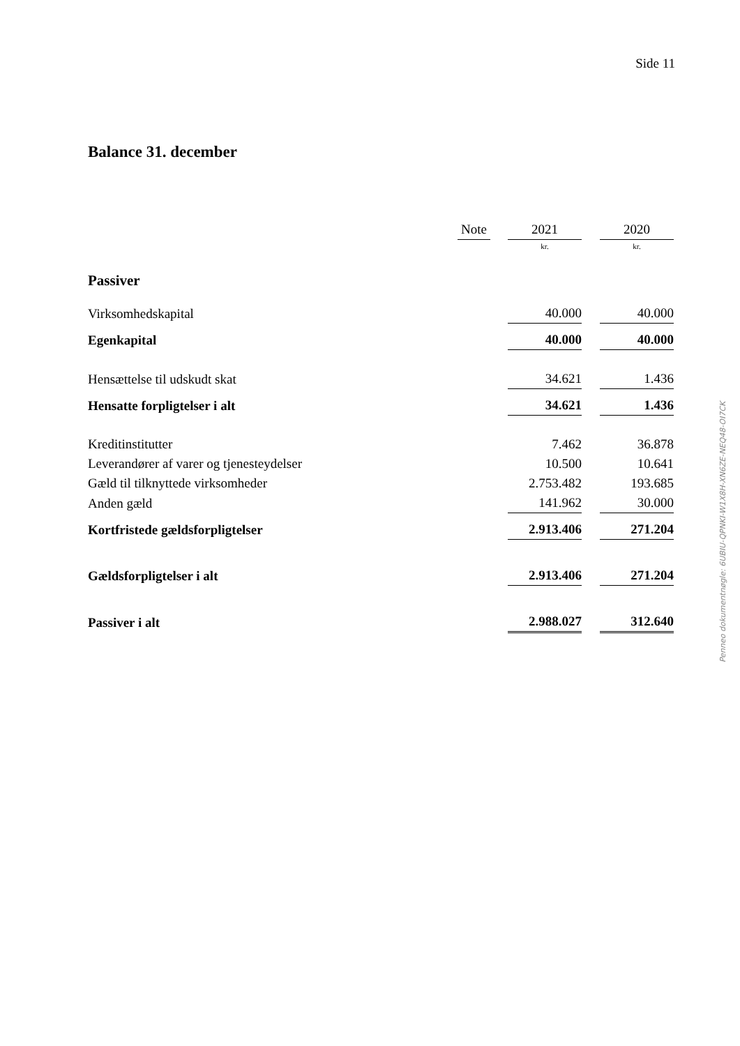Side 11
Balance 31. december
| | Note | | 2021 | | 2020 |
| --- | --- | --- | --- | --- | --- |
| | | | kr. | | kr. |
| Passiver | | | | | |
| Virksomhedskapital | | | 40.000 | | 40.000 |
| Egenkapital | | | 40.000 | | 40.000 |
| Hensættelse til udskudt skat | | | 34.621 | | 1.436 |
| Hensatte forpligtelser i alt | | | 34.621 | | 1.436 |
| Kreditinstitutter | | | 7.462 | | 36.878 |
| Leverandører af varer og tjenesteydelser | | | 10.500 | | 10.641 |
| Gæld til tilknyttede virksomheder | | | 2.753.482 | | 193.685 |
| Anden gæld | | | 141.962 | | 30.000 |
| Kortfristede gældsforpligtelser | | | 2.913.406 | | 271.204 |
| Gældsforpligtelser i alt | | | 2.913.406 | | 271.204 |
| Passiver i alt | | | 2.988.027 | | 312.640 |
Penneo dokumentnøgle: 6UBIU-QPNKI-W1X8H-XN6ZE-NEQ48-OI7CK